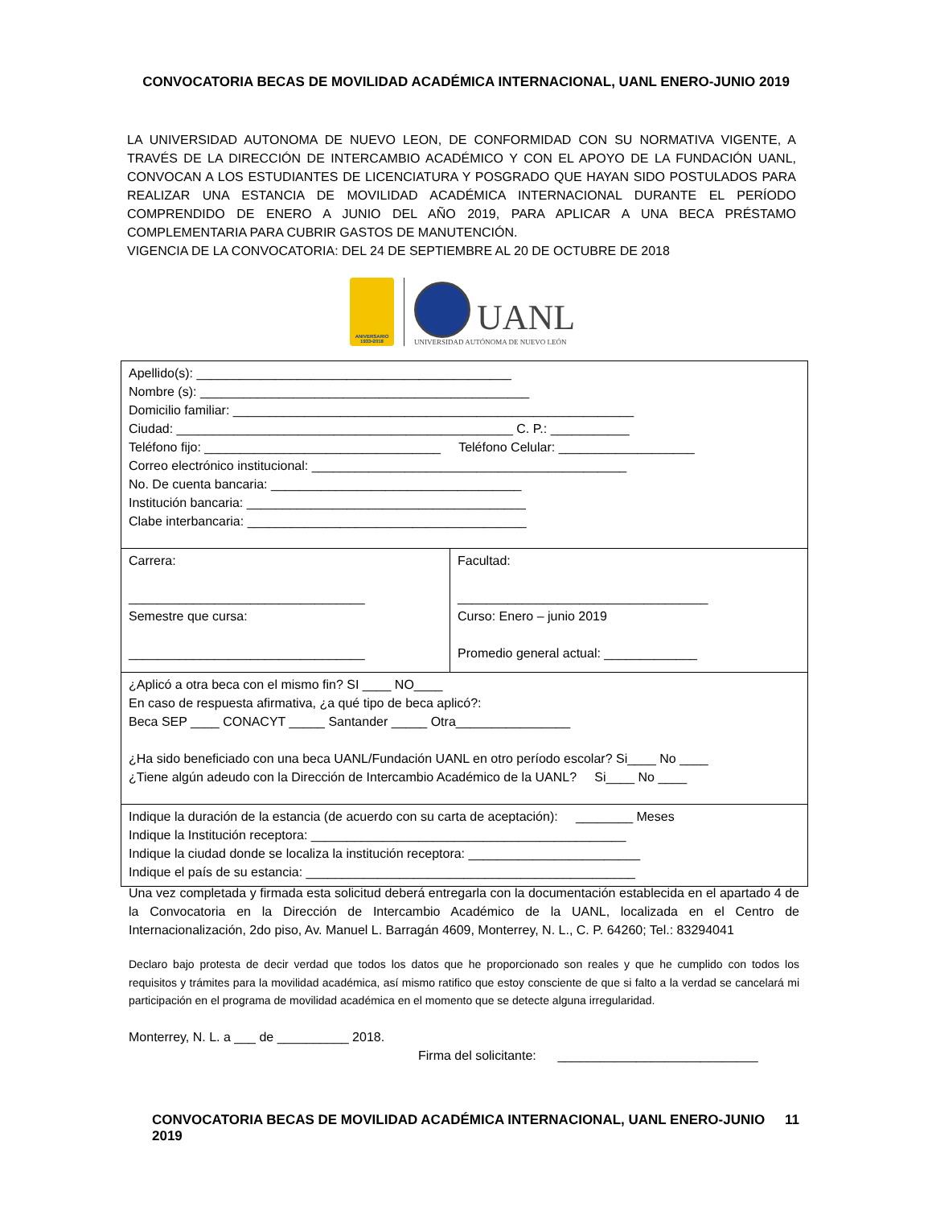CONVOCATORIA BECAS DE MOVILIDAD ACADÉMICA INTERNACIONAL, UANL ENERO-JUNIO 2019
LA UNIVERSIDAD AUTONOMA DE NUEVO LEON, DE CONFORMIDAD CON SU NORMATIVA VIGENTE, A TRAVÉS DE LA DIRECCIÓN DE INTERCAMBIO ACADÉMICO Y CON EL APOYO DE LA FUNDACIÓN UANL, CONVOCAN A LOS ESTUDIANTES DE LICENCIATURA Y POSGRADO QUE HAYAN SIDO POSTULADOS PARA REALIZAR UNA ESTANCIA DE MOVILIDAD ACADÉMICA INTERNACIONAL DURANTE EL PERÍODO COMPRENDIDO DE ENERO A JUNIO DEL AÑO 2019, PARA APLICAR A UNA BECA PRÉSTAMO COMPLEMENTARIA PARA CUBRIR GASTOS DE MANUTENCIÓN.
VIGENCIA DE LA CONVOCATORIA: DEL 24 DE SEPTIEMBRE AL 20 DE OCTUBRE DE 2018
ANIVERSARIO 1933•2018
UANL
UNIVERSIDAD AUTÓNOMA DE NUEVO LEÓN
| Apellido(s): ____________________________________________ Nombre (s): ______________________________________________ Domicilio familiar: ________________________________________________________ Ciudad: _______________________________________________ C. P.: ___________ Teléfono fijo: _________________________________ Teléfono Celular: ___________________ Correo electrónico institucional: ____________________________________________ No. De cuenta bancaria: ___________________________________ Institución bancaria: _______________________________________ Clabe interbancaria: _______________________________________ | |
| Carrera: _________________________________ Semestre que cursa: _________________________________ | Facultad: ___________________________________ Curso: Enero – junio 2019 Promedio general actual: _____________ |
| ¿Aplicó a otra beca con el mismo fin? SI ____ NO____ En caso de respuesta afirmativa, ¿a qué tipo de beca aplicó?: Beca SEP ____ CONACYT _____ Santander _____ Otra________________ ¿Ha sido beneficiado con una beca UANL/Fundación UANL en otro período escolar? Si____ No ____ ¿Tiene algún adeudo con la Dirección de Intercambio Académico de la UANL? Si____ No ____ | |
| Indique la duración de la estancia (de acuerdo con su carta de aceptación): ________ Meses Indique la Institución receptora: ____________________________________________ Indique la ciudad donde se localiza la institución receptora: ________________________ Indique el país de su estancia: ______________________________________________ | |
Una vez completada y firmada esta solicitud deberá entregarla con la documentación establecida en el apartado 4 de la Convocatoria en la Dirección de Intercambio Académico de la UANL, localizada en el Centro de Internacionalización, 2do piso, Av. Manuel L. Barragán 4609, Monterrey, N. L., C. P. 64260; Tel.: 83294041
Declaro bajo protesta de decir verdad que todos los datos que he proporcionado son reales y que he cumplido con todos los requisitos y trámites para la movilidad académica, así mismo ratifico que estoy consciente de que si falto a la verdad se cancelará mi participación en el programa de movilidad académica en el momento que se detecte alguna irregularidad.
Monterrey, N. L. a ___ de __________ 2018.
Firma del solicitante: ____________________________
CONVOCATORIA BECAS DE MOVILIDAD ACADÉMICA INTERNACIONAL, UANL ENERO-JUNIO 2019 11